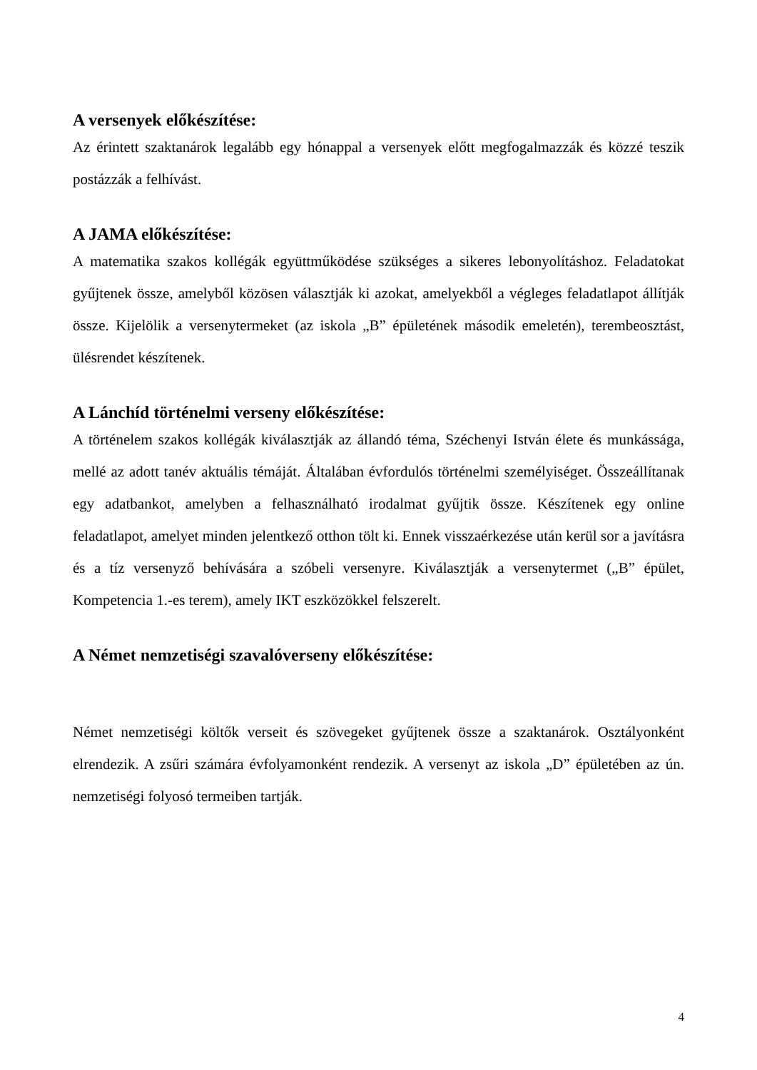A versenyek előkészítése:
Az érintett szaktanárok legalább egy hónappal a versenyek előtt megfogalmazzák és közzé teszik postázzák a felhívást.
A JAMA előkészítése:
A matematika szakos kollégák együttműködése szükséges a sikeres lebonyolításhoz. Feladatokat gyűjtenek össze, amelyből közösen választják ki azokat, amelyekből a végleges feladatlapot állítják össze. Kijelölik a versenytermeket (az iskola „B” épületének második emeletén), terembeosztást, ülésrendet készítenek.
A Lánchíd történelmi verseny előkészítése:
A történelem szakos kollégák kiválasztják az állandó téma, Széchenyi István élete és munkássága, mellé az adott tanév aktuális témáját. Általában évfordulós történelmi személyiséget. Összeállítanak egy adatbankot, amelyben a felhasználható irodalmat gyűjtik össze. Készítenek egy online feladatlapot, amelyet minden jelentkező otthon tölt ki. Ennek visszaérkezése után kerül sor a javításra és a tíz versenyző behívására a szóbeli versenyre. Kiválasztják a versenytermet („B” épület, Kompetencia 1.-es terem), amely IKT eszközökkel felszerelt.
A Német nemzetiségi szavalóverseny előkészítése:
Német nemzetiségi költők verseit és szövegeket gyűjtenek össze a szaktanárok. Osztályonként elrendezik. A zsűri számára évfolyamonként rendezik. A versenyt az iskola „D” épületében az ún. nemzetiségi folyosó termeiben tartják.
4